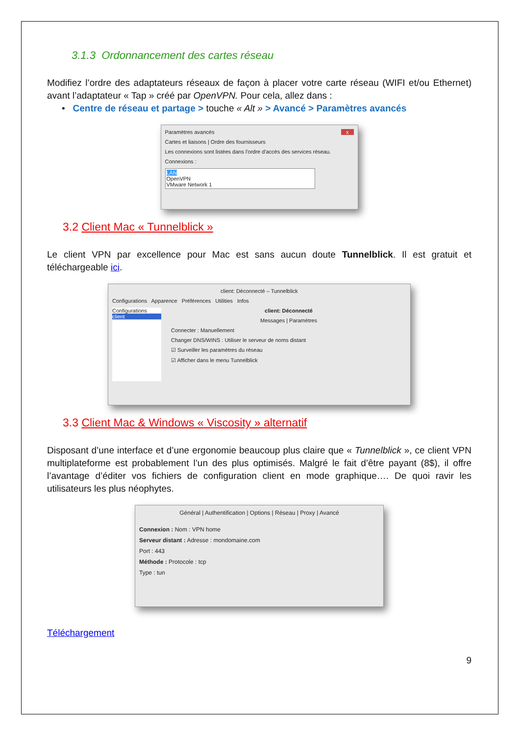3.1.3 Ordonnancement des cartes réseau
Modifiez l’ordre des adaptateurs réseaux de façon à placer votre carte réseau (WIFI et/ou Ethernet) avant l’adaptateur « Tap » créé par OpenVPN. Pour cela, allez dans :
• Centre de réseau et partage > touche « Alt » > Avancé > Paramètres avancés
Paramètres avancés x
Cartes et liaisons | Ordre des fournisseurs
Les connexions sont listées dans l'ordre d'accès des services réseau.
Connexions :
LAN
OpenVPN
VMware Network 1
3.2 Client Mac « Tunnelblick »
Le client VPN par excellence pour Mac est sans aucun doute Tunnelblick. Il est gratuit et téléchargeable ici.
client: Déconnecté – Tunnelblick
Configurations Apparence Préférences Utilities Infos
Configurations
client
client: Déconnecté
Messages | Paramètres
Connecter : Manuellement
Changer DNS/WINS : Utiliser le serveur de noms distant
☑ Surveiller les paramètres du réseau
☑ Afficher dans le menu Tunnelblick
3.3 Client Mac & Windows « Viscosity » alternatif
Disposant d’une interface et d’une ergonomie beaucoup plus claire que « Tunnelblick », ce client VPN multiplateforme est probablement l’un des plus optimisés. Malgré le fait d’être payant (8$), il offre l’avantage d’éditer vos fichiers de configuration client en mode graphique…. De quoi ravir les utilisateurs les plus néophytes.
Général | Authentification | Options | Réseau | Proxy | Avancé
Connexion : Nom : VPN home
Serveur distant : Adresse : mondomaine.com
Port : 443
Méthode : Protocole : tcp
Type : tun
Téléchargement
9